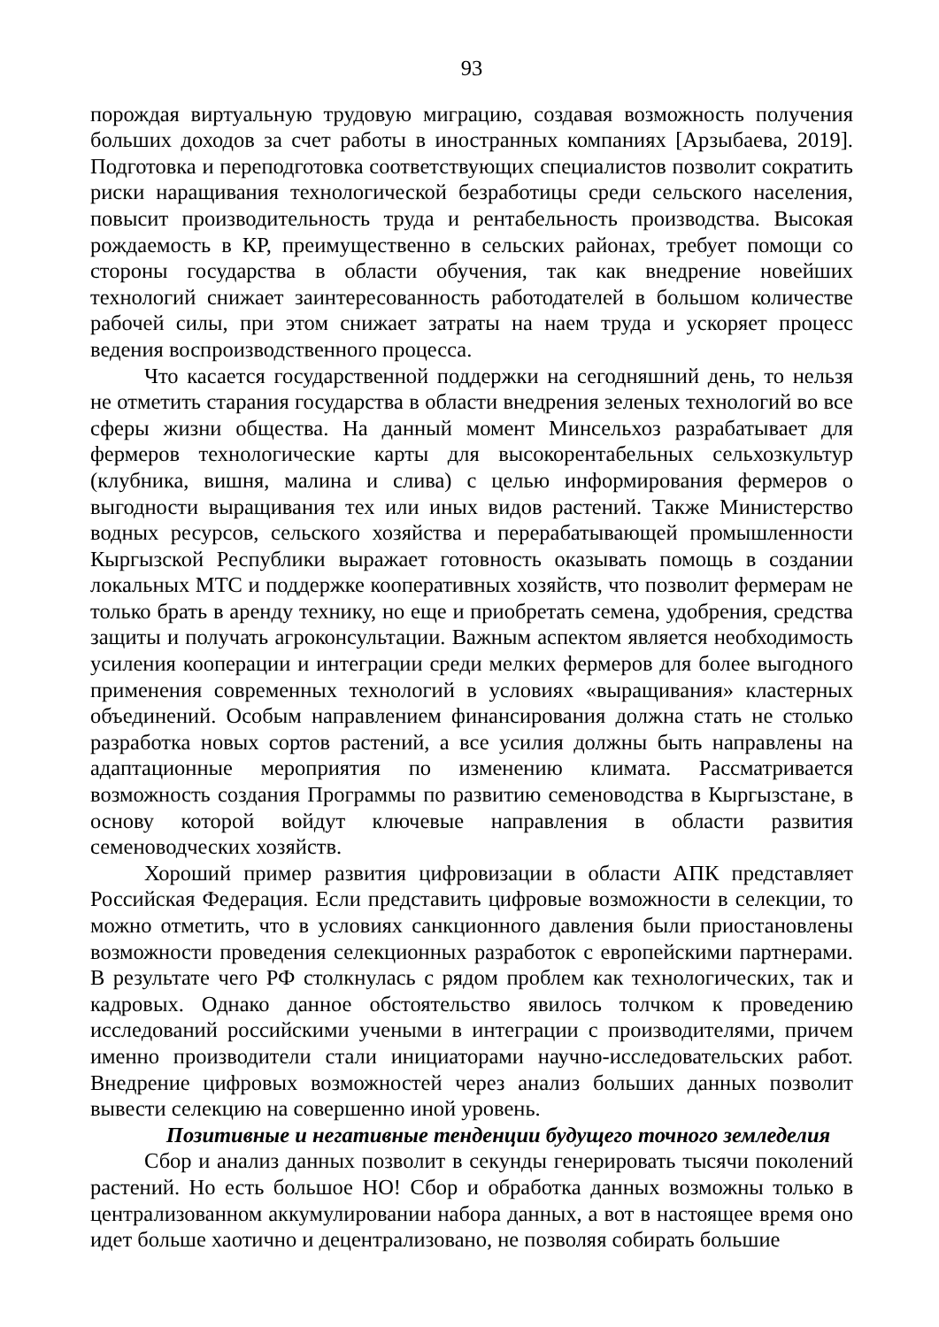93
порождая виртуальную трудовую миграцию, создавая возможность получения больших доходов за счет работы в иностранных компаниях [Арзыбаева, 2019]. Подготовка и переподготовка соответствующих специалистов позволит сократить риски наращивания технологической безработицы среди сельского населения, повысит производительность труда и рентабельность производства. Высокая рождаемость в КР, преимущественно в сельских районах, требует помощи со стороны государства в области обучения, так как внедрение новейших технологий снижает заинтересованность работодателей в большом количестве рабочей силы, при этом снижает затраты на наем труда и ускоряет процесс ведения воспроизводственного процесса.
Что касается государственной поддержки на сегодняшний день, то нельзя не отметить старания государства в области внедрения зеленых технологий во все сферы жизни общества. На данный момент Минсельхоз разрабатывает для фермеров технологические карты для высокорентабельных сельхозкультур (клубника, вишня, малина и слива) с целью информирования фермеров о выгодности выращивания тех или иных видов растений. Также Министерство водных ресурсов, сельского хозяйства и перерабатывающей промышленности Кыргызской Республики выражает готовность оказывать помощь в создании локальных МТС и поддержке кооперативных хозяйств, что позволит фермерам не только брать в аренду технику, но еще и приобретать семена, удобрения, средства защиты и получать агроконсультации. Важным аспектом является необходимость усиления кооперации и интеграции среди мелких фермеров для более выгодного применения современных технологий в условиях «выращивания» кластерных объединений. Особым направлением финансирования должна стать не столько разработка новых сортов растений, а все усилия должны быть направлены на адаптационные мероприятия по изменению климата. Рассматривается возможность создания Программы по развитию семеноводства в Кыргызстане, в основу которой войдут ключевые направления в области развития семеноводческих хозяйств.
Хороший пример развития цифровизации в области АПК представляет Российская Федерация. Если представить цифровые возможности в селекции, то можно отметить, что в условиях санкционного давления были приостановлены возможности проведения селекционных разработок с европейскими партнерами. В результате чего РФ столкнулась с рядом проблем как технологических, так и кадровых. Однако данное обстоятельство явилось толчком к проведению исследований российскими учеными в интеграции с производителями, причем именно производители стали инициаторами научно-исследовательских работ. Внедрение цифровых возможностей через анализ больших данных позволит вывести селекцию на совершенно иной уровень.
Позитивные и негативные тенденции будущего точного земледелия
Сбор и анализ данных позволит в секунды генерировать тысячи поколений растений. Но есть большое НО! Сбор и обработка данных возможны только в централизованном аккумулировании набора данных, а вот в настоящее время оно идет больше хаотично и децентрализовано, не позволяя собирать большие